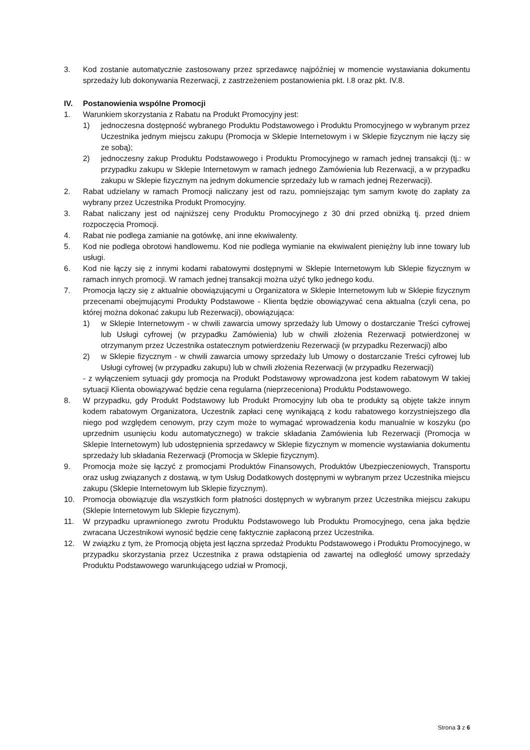3. Kod zostanie automatycznie zastosowany przez sprzedawcę najpóźniej w momencie wystawiania dokumentu sprzedaży lub dokonywania Rezerwacji, z zastrzeżeniem postanowienia pkt. I.8 oraz pkt. IV.8.
IV. Postanowienia wspólne Promocji
1. Warunkiem skorzystania z Rabatu na Produkt Promocyjny jest:
1) jednoczesna dostępność wybranego Produktu Podstawowego i Produktu Promocyjnego w wybranym przez Uczestnika jednym miejscu zakupu (Promocja w Sklepie Internetowym i w Sklepie fizycznym nie łączy się ze sobą);
2) jednoczesny zakup Produktu Podstawowego i Produktu Promocyjnego w ramach jednej transakcji (tj.: w przypadku zakupu w Sklepie Internetowym w ramach jednego Zamówienia lub Rezerwacji, a w przypadku zakupu w Sklepie fizycznym na jednym dokumencie sprzedaży lub w ramach jednej Rezerwacji).
2. Rabat udzielany w ramach Promocji naliczany jest od razu, pomniejszając tym samym kwotę do zapłaty za wybrany przez Uczestnika Produkt Promocyjny.
3. Rabat naliczany jest od najniższej ceny Produktu Promocyjnego z 30 dni przed obniżką tj. przed dniem rozpoczęcia Promocji.
4. Rabat nie podlega zamianie na gotówkę, ani inne ekwiwalenty.
5. Kod nie podlega obrotowi handlowemu. Kod nie podlega wymianie na ekwiwalent pieniężny lub inne towary lub usługi.
6. Kod nie łączy się z innymi kodami rabatowymi dostępnymi w Sklepie Internetowym lub Sklepie fizycznym w ramach innych promocji. W ramach jednej transakcji można użyć tylko jednego kodu.
7. Promocja łączy się z aktualnie obowiązującymi u Organizatora w Sklepie Internetowym lub w Sklepie fizycznym przecenami obejmującymi Produkty Podstawowe - Klienta będzie obowiązywać cena aktualna (czyli cena, po której można dokonać zakupu lub Rezerwacji), obowiązująca:
1) w Sklepie Internetowym - w chwili zawarcia umowy sprzedaży lub Umowy o dostarczanie Treści cyfrowej lub Usługi cyfrowej (w przypadku Zamówienia) lub w chwili złożenia Rezerwacji potwierdzonej w otrzymanym przez Uczestnika ostatecznym potwierdzeniu Rezerwacji (w przypadku Rezerwacji) albo
2) w Sklepie fizycznym - w chwili zawarcia umowy sprzedaży lub Umowy o dostarczanie Treści cyfrowej lub Usługi cyfrowej (w przypadku zakupu) lub w chwili złożenia Rezerwacji (w przypadku Rezerwacji)
- z wyłączeniem sytuacji gdy promocja na Produkt Podstawowy wprowadzona jest kodem rabatowym W takiej sytuacji Klienta obowiązywać będzie cena regularna (nieprzeceniona) Produktu Podstawowego.
8. W przypadku, gdy Produkt Podstawowy lub Produkt Promocyjny lub oba te produkty są objęte także innym kodem rabatowym Organizatora, Uczestnik zapłaci cenę wynikającą z kodu rabatowego korzystniejszego dla niego pod względem cenowym, przy czym może to wymagać wprowadzenia kodu manualnie w koszyku (po uprzednim usunięciu kodu automatycznego) w trakcie składania Zamówienia lub Rezerwacji (Promocja w Sklepie Internetowym) lub udostępnienia sprzedawcy w Sklepie fizycznym w momencie wystawiania dokumentu sprzedaży lub składania Rezerwacji (Promocja w Sklepie fizycznym).
9. Promocja może się łączyć z promocjami Produktów Finansowych, Produktów Ubezpieczeniowych, Transportu oraz usług związanych z dostawą, w tym Usług Dodatkowych dostępnymi w wybranym przez Uczestnika miejscu zakupu (Sklepie Internetowym lub Sklepie fizycznym).
10. Promocja obowiązuje dla wszystkich form płatności dostępnych w wybranym przez Uczestnika miejscu zakupu (Sklepie Internetowym lub Sklepie fizycznym).
11. W przypadku uprawnionego zwrotu Produktu Podstawowego lub Produktu Promocyjnego, cena jaka będzie zwracana Uczestnikowi wynosić będzie cenę faktycznie zapłaconą przez Uczestnika.
12. W związku z tym, że Promocją objęta jest łączna sprzedaż Produktu Podstawowego i Produktu Promocyjnego, w przypadku skorzystania przez Uczestnika z prawa odstąpienia od zawartej na odległość umowy sprzedaży Produktu Podstawowego warunkującego udział w Promocji,
Strona 3 z 6